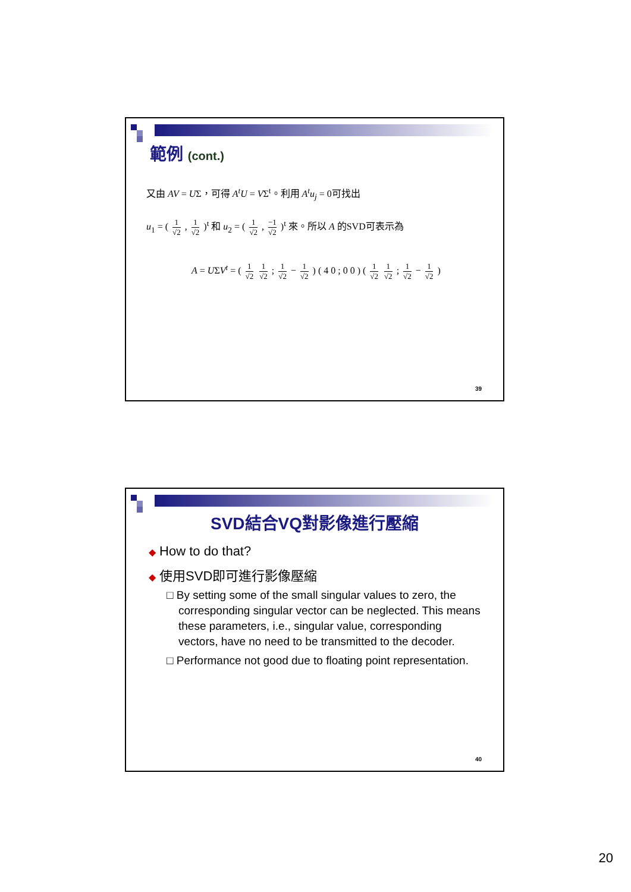範例 (cont.)
又由 AV = UΣ，可得 A<sup>t</sup>U = VΣ<sup>t</sup>。利用 A<sup>t</sup>u<sub>j</sub> = 0可找出
u<sub>1</sub> = ( 1 √2 , 1 √2 )<sup>t</sup> 和 u<sub>2</sub> = ( 1 √2 , −1 √2 )<sup>t</sup> 來。所以 A 的SVD可表示為
A = UΣV<sup>t</sup> = ( 1 √2 1 √2 ; 1 √2 − 1 √2 ) ( 4 0 ; 0 0 ) ( 1 √2 1 √2 ; 1 √2 − 1 √2 )
39
SVD結合VQ對影像進行壓縮
◆ How to do that?
◆ 使用SVD即可進行影像壓縮
□ By setting some of the small singular values to zero, the corresponding singular vector can be neglected. This means these parameters, i.e., singular value, corresponding vectors, have no need to be transmitted to the decoder.
□ Performance not good due to floating point representation.
40
20